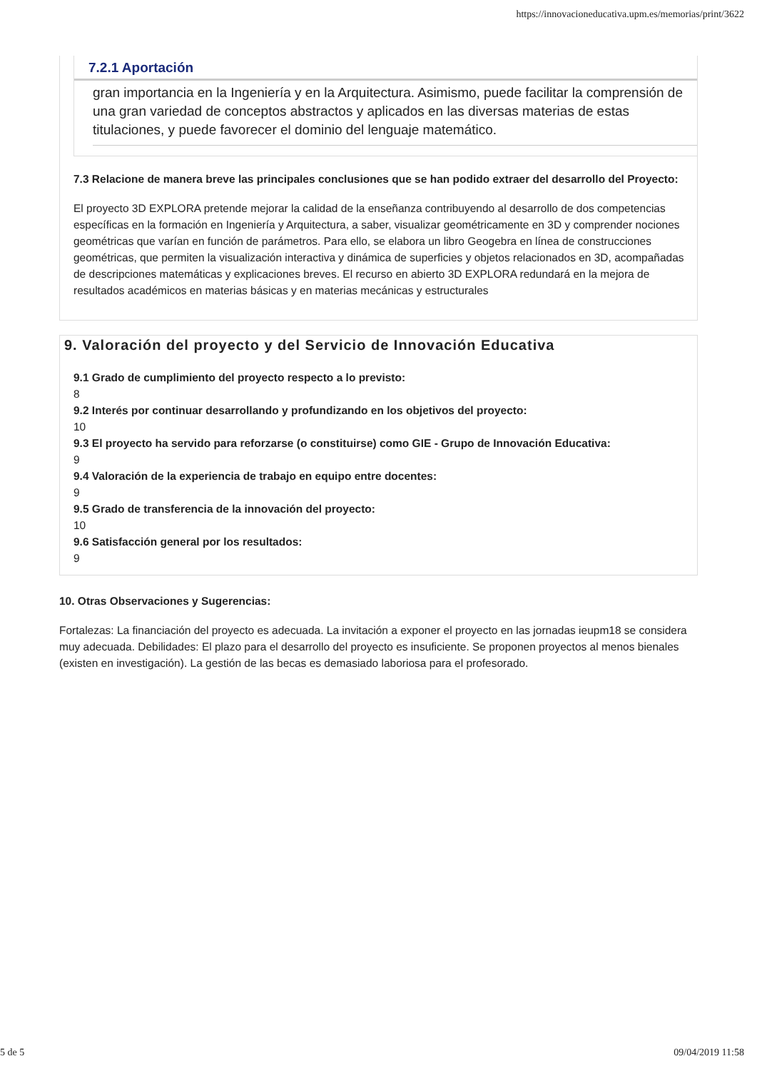https://innovacioneducativa.upm.es/memorias/print/3622
7.2.1 Aportación
gran importancia en la Ingeniería y en la Arquitectura. Asimismo, puede facilitar la comprensión de una gran variedad de conceptos abstractos y aplicados en las diversas materias de estas titulaciones, y puede favorecer el dominio del lenguaje matemático.
7.3 Relacione de manera breve las principales conclusiones que se han podido extraer del desarrollo del Proyecto:
El proyecto 3D EXPLORA pretende mejorar la calidad de la enseñanza contribuyendo al desarrollo de dos competencias específicas en la formación en Ingeniería y Arquitectura, a saber, visualizar geométricamente en 3D y comprender nociones geométricas que varían en función de parámetros. Para ello, se elabora un libro Geogebra en línea de construcciones geométricas, que permiten la visualización interactiva y dinámica de superficies y objetos relacionados en 3D, acompañadas de descripciones matemáticas y explicaciones breves. El recurso en abierto 3D EXPLORA redundará en la mejora de resultados académicos en materias básicas y en materias mecánicas y estructurales
9. Valoración del proyecto y del Servicio de Innovación Educativa
9.1 Grado de cumplimiento del proyecto respecto a lo previsto:
8
9.2 Interés por continuar desarrollando y profundizando en los objetivos del proyecto:
10
9.3 El proyecto ha servido para reforzarse (o constituirse) como GIE - Grupo de Innovación Educativa:
9
9.4 Valoración de la experiencia de trabajo en equipo entre docentes:
9
9.5 Grado de transferencia de la innovación del proyecto:
10
9.6 Satisfacción general por los resultados:
9
10. Otras Observaciones y Sugerencias:
Fortalezas: La financiación del proyecto es adecuada. La invitación a exponer el proyecto en las jornadas ieupm18 se considera muy adecuada. Debilidades: El plazo para el desarrollo del proyecto es insuficiente. Se proponen proyectos al menos bienales (existen en investigación). La gestión de las becas es demasiado laboriosa para el profesorado.
5 de 5 09/04/2019 11:58